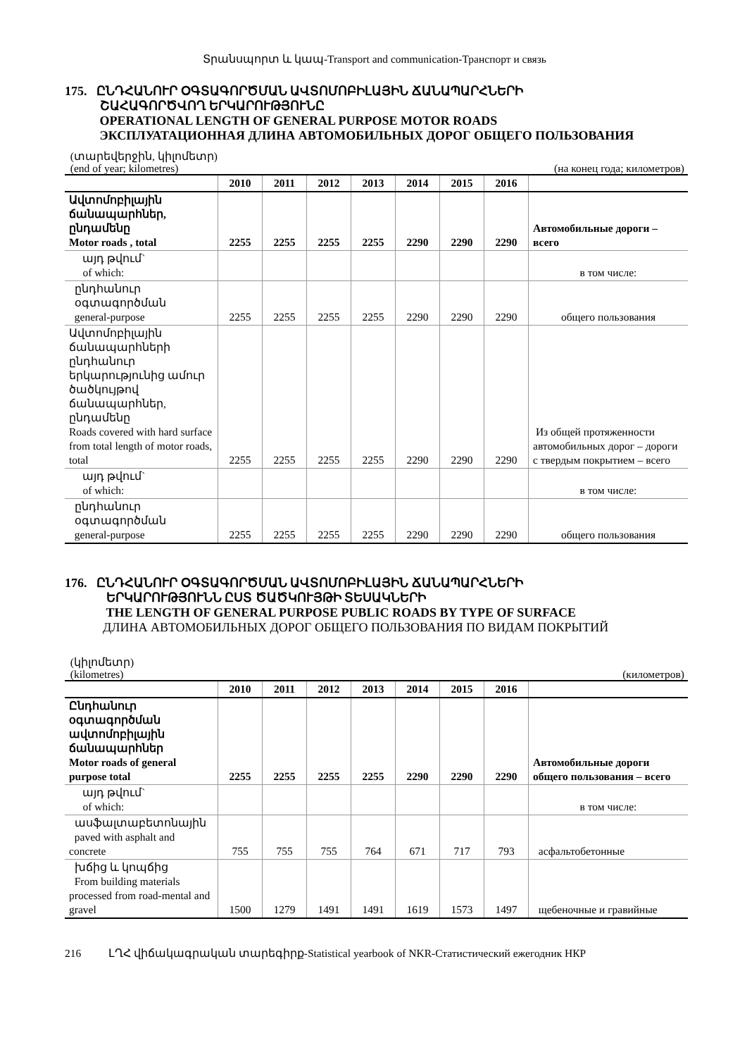Տրանսպորտ և կապ-Transport and communication-Транспорт и связь
175. ԸՆԴՀԱՆՈՒՐ ՕԳՏԱԳՈՐԾՄԱՆ ԱՎՏՈՄՈԲԻԼԱՅԻՆ ՃԱՆԱՊԱՐՀՆԵՐԻ
ՇԱՀԱԳՈՐԾՎՈՂ ԵՐԿԱՐՈՒԹՅՈՒՆԸ
OPERATIONAL LENGTH OF GENERAL PURPOSE MOTOR ROADS
ЭКСПЛУАТАЦИОННАЯ ДЛИНА АВТОМОБИЛЬНЫХ ДОРОГ ОБЩЕГО ПОЛЬЗОВАНИЯ
(տարեվերջին, կիլոմետր)
(end of year; kilometres)
(на конец года; километров)
| | 2010 | 2011 | 2012 | 2013 | 2014 | 2015 | 2016 | |
| --- | --- | --- | --- | --- | --- | --- | --- | --- |
| Ավտոմոբիլային ճանապարհներ, ընդամենը Motor roads , total | 2255 | 2255 | 2255 | 2255 | 2290 | 2290 | 2290 | Автомобильные дороги – всего |
| այդ թվում` of which: | | | | | | | | в том числе: |
| ընդհանուր օգտագործման general-purpose | 2255 | 2255 | 2255 | 2255 | 2290 | 2290 | 2290 | общего пользования |
| Ավտոմոբիլային ճանապարհների ընդհանուր երկարությունից ամուր ծածկույթով ճանապարհներ, ընդամենը Roads covered with hard surface from total length of motor roads, total | 2255 | 2255 | 2255 | 2255 | 2290 | 2290 | 2290 | Из общей протяженности автомобильных дорог – дороги с твердым покрытием – всего |
| այդ թվում` of which: | | | | | | | | в том числе: |
| ընդհանուր օգտագործման general-purpose | 2255 | 2255 | 2255 | 2255 | 2290 | 2290 | 2290 | общего пользования |
176. ԸՆԴՀԱՆՈՒՐ ՕԳՏԱԳՈՐԾՄԱՆ ԱՎՏՈՄՈԲԻԼԱՅԻՆ ՃԱՆԱՊԱՐՀՆԵՐԻ
ԵՐԿԱՐՈՒԹՅՈՒՆՆ ԸՍՏ ԾԱԾԿՈՒՅԹԻ ՏԵՍԱԿՆԵՐԻ
THE LENGTH OF GENERAL PURPOSE PUBLIC ROADS BY TYPE OF SURFACE
ДЛИНА АВТОМОБИЛЬНЫХ ДОРОГ ОБЩЕГО ПОЛЬЗОВАНИЯ ПО ВИДАМ ПОКРЫТИЙ
(կիլոմետր)
(kilometres)
(километров)
| | 2010 | 2011 | 2012 | 2013 | 2014 | 2015 | 2016 | |
| --- | --- | --- | --- | --- | --- | --- | --- | --- |
| Ընդհանուր օգտագործման ավտոմոբիլային ճանապարհներ Motor roads of general purpose total | 2255 | 2255 | 2255 | 2255 | 2290 | 2290 | 2290 | Автомобильные дороги общего пользования – всего |
| այդ թվում` of which: | | | | | | | | в том числе: |
| ասֆալտաբետոնային paved with asphalt and concrete | 755 | 755 | 755 | 764 | 671 | 717 | 793 | асфальтобетонные |
| խճից և կոպճից From building materials processed from road-mental and gravel | 1500 | 1279 | 1491 | 1491 | 1619 | 1573 | 1497 | щебеночные и гравийные |
216 ԼՂՀ վիճակագրական տարեգիրք-Statistical yearbook of NKR-Статистический ежегодник НКР